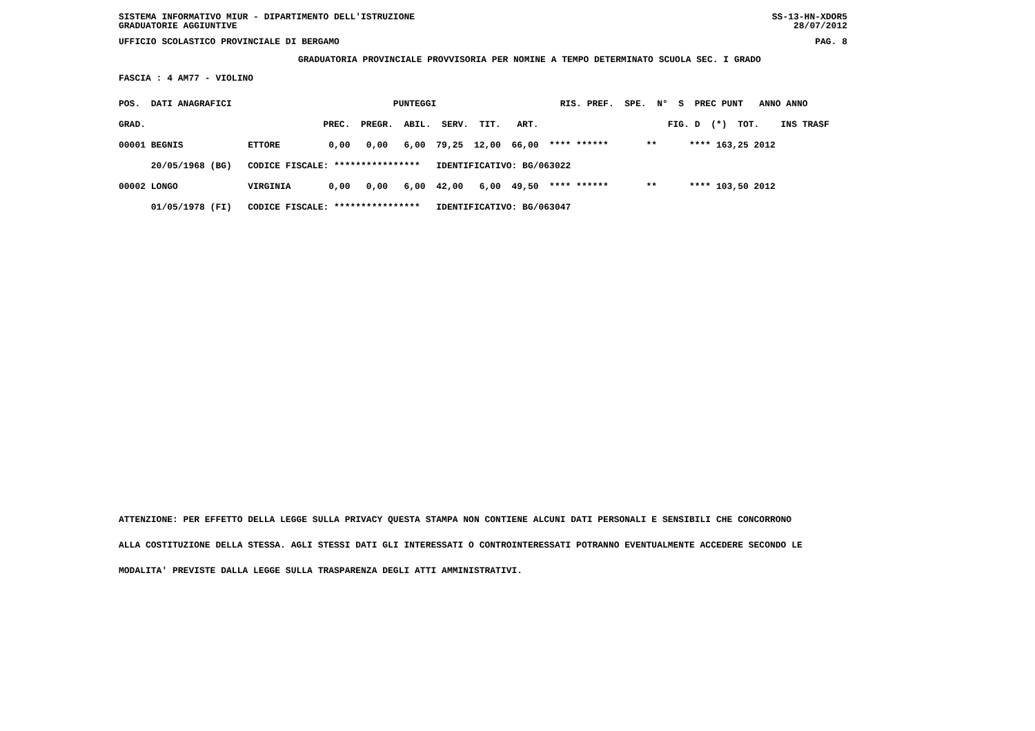SISTEMA INFORMATIVO MIUR - DIPARTIMENTO DELL'ISTRUZIONE SS-13-HN-XDOR5
GRADUATORIE AGGIUNTIVE 28/07/2012
UFFICIO SCOLASTICO PROVINCIALE DI BERGAMO PAG. 8
GRADUATORIA PROVINCIALE PROVVISORIA PER NOMINE A TEMPO DETERMINATO SCUOLA SEC. I GRADO
FASCIA : 4 AM77 - VIOLINO
| POS. DATI ANAGRAFICI PUNTEGGI RIS. PREF. SPE. N° S PREC PUNT ANNO ANNO |
| GRAD. PREC. PREGR. ABIL. SERV. TIT. ART. FIG. D (*) TOT. INS TRASF |
| 00001 BEGNIS ETTORE 0,00 0,00 6,00 79,25 12,00 66,00 **** ****** ** **** 163,25 2012 |
| 20/05/1968 (BG) CODICE FISCALE: **************** IDENTIFICATIVO: BG/063022 |
| 00002 LONGO VIRGINIA 0,00 0,00 6,00 42,00 6,00 49,50 **** ****** ** **** 103,50 2012 |
| 01/05/1978 (FI) CODICE FISCALE: **************** IDENTIFICATIVO: BG/063047 |
ATTENZIONE: PER EFFETTO DELLA LEGGE SULLA PRIVACY QUESTA STAMPA NON CONTIENE ALCUNI DATI PERSONALI E SENSIBILI CHE CONCORRONO
ALLA COSTITUZIONE DELLA STESSA. AGLI STESSI DATI GLI INTERESSATI O CONTROINTERESSATI POTRANNO EVENTUALMENTE ACCEDERE SECONDO LE
MODALITA' PREVISTE DALLA LEGGE SULLA TRASPARENZA DEGLI ATTI AMMINISTRATIVI.